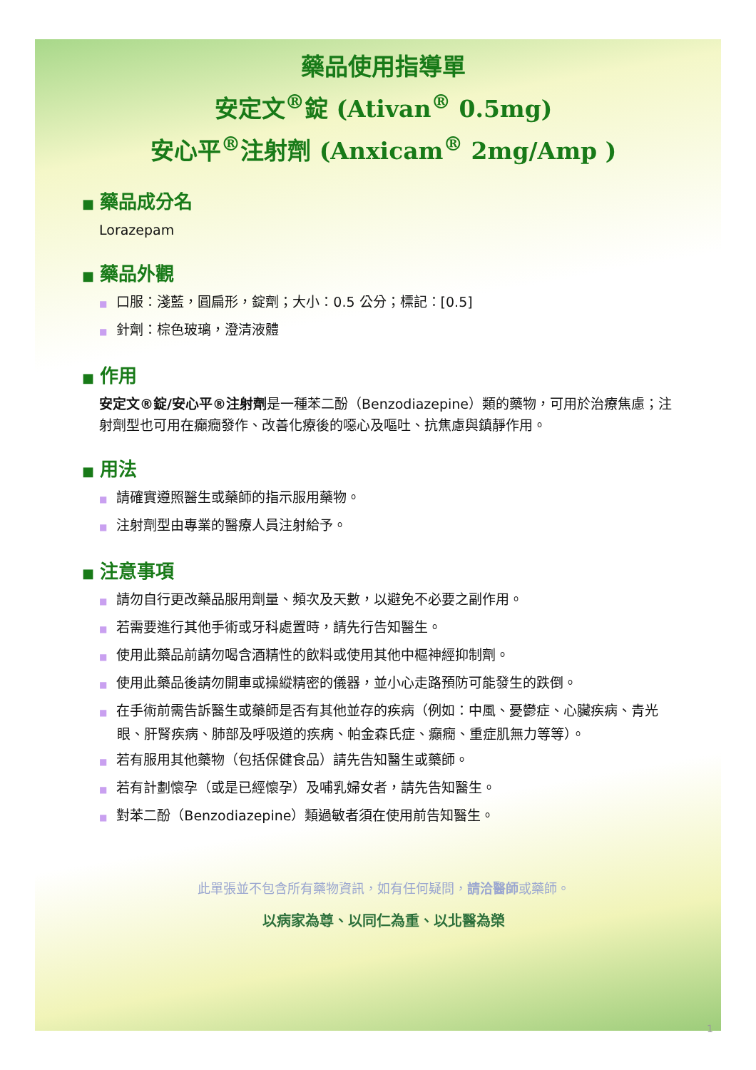藥品使用指導單
安定文<sup>®</sup>錠 (Ativan<sup>®</sup> 0.5mg)
安心平<sup>®</sup>注射劑 (Anxicam<sup>®</sup> 2mg/Amp )
■ 藥品成分名
Lorazepam
■ 藥品外觀
■ 口服：淺藍，圓扁形，錠劑；大小：0.5 公分；標記：[0.5]
■ 針劑：棕色玻璃，澄清液體
■ 作用
安定文®錠/安心平®注射劑是一種苯二酚（Benzodiazepine）類的藥物，可用於治療焦慮；注射劑型也可用在癲癇發作、改善化療後的噁心及嘔吐、抗焦慮與鎮靜作用。
■ 用法
■ 請確實遵照醫生或藥師的指示服用藥物。
■ 注射劑型由專業的醫療人員注射給予。
■ 注意事項
■ 請勿自行更改藥品服用劑量、頻次及天數，以避免不必要之副作用。
■ 若需要進行其他手術或牙科處置時，請先行告知醫生。
■ 使用此藥品前請勿喝含酒精性的飲料或使用其他中樞神經抑制劑。
■ 使用此藥品後請勿開車或操縱精密的儀器，並小心走路預防可能發生的跌倒。
■ 在手術前需告訴醫生或藥師是否有其他並存的疾病（例如：中風、憂鬱症、心臟疾病、青光眼、肝腎疾病、肺部及呼吸道的疾病、帕金森氏症、癲癇、重症肌無力等等）。
■ 若有服用其他藥物（包括保健食品）請先告知醫生或藥師。
■ 若有計劃懷孕（或是已經懷孕）及哺乳婦女者，請先告知醫生。
■ 對苯二酚（Benzodiazepine）類過敏者須在使用前告知醫生。
此單張並不包含所有藥物資訊，如有任何疑問，請洽醫師或藥師。
以病家為尊、以同仁為重、以北醫為榮
1